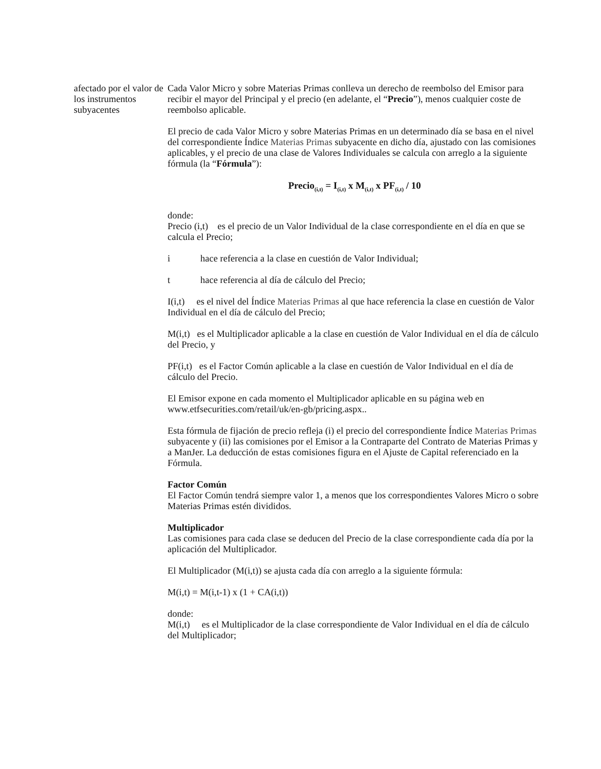afectado por el valor de los instrumentos subyacentes
Cada Valor Micro y sobre Materias Primas conlleva un derecho de reembolso del Emisor para recibir el mayor del Principal y el precio (en adelante, el “Precio”), menos cualquier coste de reembolso aplicable.
El precio de cada Valor Micro y sobre Materias Primas en un determinado día se basa en el nivel del correspondiente Índice Materias Primas subyacente en dicho día, ajustado con las comisiones aplicables, y el precio de una clase de Valores Individuales se calcula con arreglo a la siguiente fórmula (la “Fórmula”):
Precio<sub>(i,t)</sub> = I<sub>(i,t)</sub> x M<sub>(i,t)</sub> x PF<sub>(i,t)</sub> / 10
donde:
Precio (i,t) es el precio de un Valor Individual de la clase correspondiente en el día en que se calcula el Precio;
i hace referencia a la clase en cuestión de Valor Individual;
t hace referencia al día de cálculo del Precio;
I(i,t) es el nivel del Índice Materias Primas al que hace referencia la clase en cuestión de Valor Individual en el día de cálculo del Precio;
M(i,t) es el Multiplicador aplicable a la clase en cuestión de Valor Individual en el día de cálculo del Precio, y
PF(i,t) es el Factor Común aplicable a la clase en cuestión de Valor Individual en el día de cálculo del Precio.
El Emisor expone en cada momento el Multiplicador aplicable en su página web en www.etfsecurities.com/retail/uk/en-gb/pricing.aspx..
Esta fórmula de fijación de precio refleja (i) el precio del correspondiente Índice Materias Primas subyacente y (ii) las comisiones por el Emisor a la Contraparte del Contrato de Materias Primas y a ManJer. La deducción de estas comisiones figura en el Ajuste de Capital referenciado en la Fórmula.
Factor Común
El Factor Común tendrá siempre valor 1, a menos que los correspondientes Valores Micro o sobre Materias Primas estén divididos.
Multiplicador
Las comisiones para cada clase se deducen del Precio de la clase correspondiente cada día por la aplicación del Multiplicador.
El Multiplicador (M(i,t)) se ajusta cada día con arreglo a la siguiente fórmula:
M(i,t) = M(i,t-1) x (1 + CA(i,t))
donde:
M(i,t) es el Multiplicador de la clase correspondiente de Valor Individual en el día de cálculo del Multiplicador;